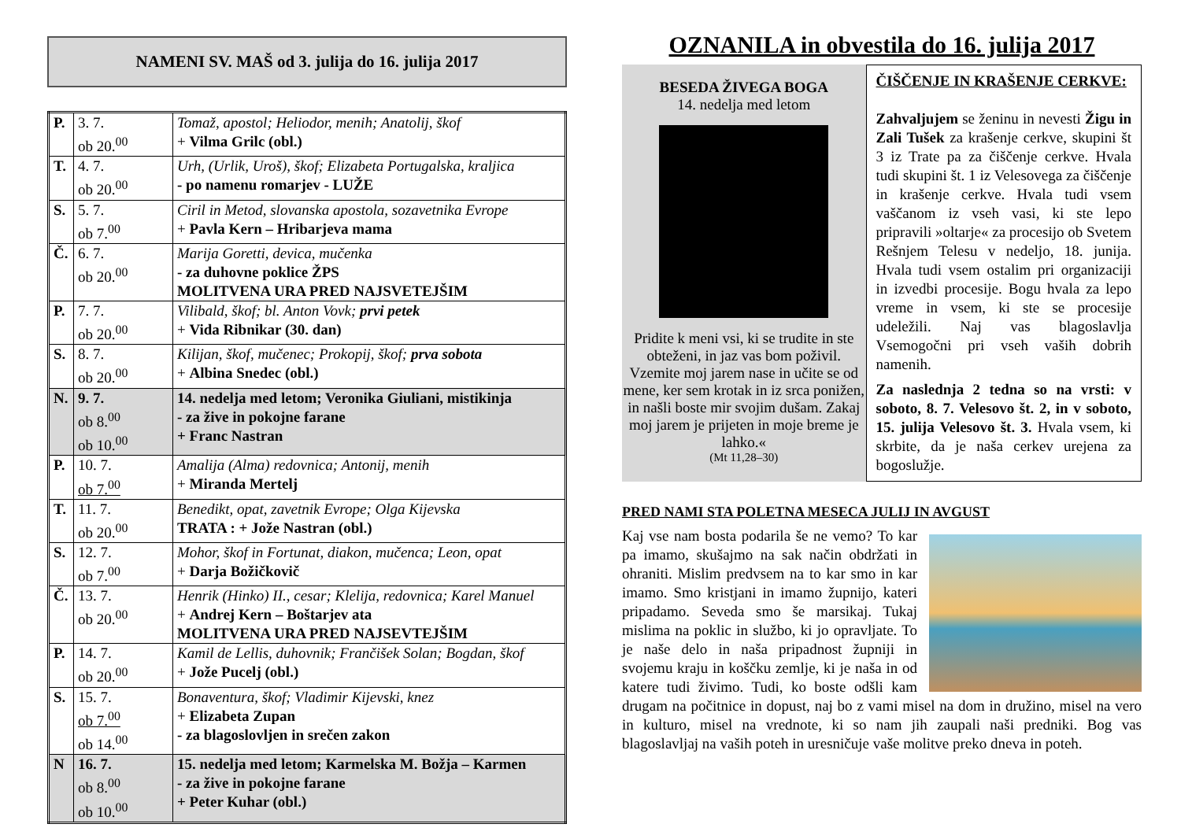NAMENI SV. MAŠ od 3. julija do 16. julija 2017
| P. | 3. 7. ob 20.<sup>00</sup> | Tomaž, apostol; Heliodor, menih; Anatolij, škof + Vilma Grilc (obl.) |
| T. | 4. 7. ob 20.<sup>00</sup> | Urh, (Urlik, Uroš), škof; Elizabeta Portugalska, kraljica - po namenu romarjev - LUŽE |
| S. | 5. 7. ob 7.<sup>00</sup> | Ciril in Metod, slovanska apostola, sozavetnika Evrope + Pavla Kern – Hribarjeva mama |
| Č. | 6. 7. ob 20.<sup>00</sup> | Marija Goretti, devica, mučenka - za duhovne poklice ŽPS MOLITVENA URA PRED NAJSVETEJŠIM |
| P. | 7. 7. ob 20.<sup>00</sup> | Vilibald, škof; bl. Anton Vovk; prvi petek + Vida Ribnikar (30. dan) |
| S. | 8. 7. ob 20.<sup>00</sup> | Kilijan, škof, mučenec; Prokopij, škof; prva sobota + Albina Snedec (obl.) |
| N. | 9. 7. ob 8.<sup>00</sup> ob 10.<sup>00</sup> | 14. nedelja med letom; Veronika Giuliani, mistikinja - za žive in pokojne farane + Franc Nastran |
| P. | 10. 7. ob 7.<sup>00</sup> | Amalija (Alma) redovnica; Antonij, menih + Miranda Mertelj |
| T. | 11. 7. ob 20.<sup>00</sup> | Benedikt, opat, zavetnik Evrope; Olga Kijevska TRATA : + Jože Nastran (obl.) |
| S. | 12. 7. ob 7.<sup>00</sup> | Mohor, škof in Fortunat, diakon, mučenca; Leon, opat + Darja Božičkovič |
| Č. | 13. 7. ob 20.<sup>00</sup> | Henrik (Hinko) II., cesar; Klelija, redovnica; Karel Manuel + Andrej Kern – Boštarjev ata MOLITVENA URA PRED NAJSEVTEJŠIM |
| P. | 14. 7. ob 20.<sup>00</sup> | Kamil de Lellis, duhovnik; Frančišek Solan; Bogdan, škof + Jože Pucelj (obl.) |
| S. | 15. 7. ob 7.<sup>00</sup> ob 14.<sup>00</sup> | Bonaventura, škof; Vladimir Kijevski, knez + Elizabeta Zupan - za blagoslovljen in srečen zakon |
| N | 16. 7. ob 8.<sup>00</sup> ob 10.<sup>00</sup> | 15. nedelja med letom; Karmelska M. Božja – Karmen - za žive in pokojne farane + Peter Kuhar (obl.) |
OZNANILA in obvestila do 16. julija 2017
BESEDA ŽIVEGA BOGA
14. nedelja med letom
Pridite k meni vsi, ki se trudite in ste obteženi, in jaz vas bom poživil. Vzemite moj jarem nase in učite se od mene, ker sem krotak in iz srca ponižen, in našli boste mir svojim dušam. Zakaj moj jarem je prijeten in moje breme je lahko.«
(Mt 11,28–30)
ČIŠČENJE IN KRAŠENJE CERKVE:
Zahvaljujem se ženinu in nevesti Žigu in Zali Tušek za krašenje cerkve, skupini št 3 iz Trate pa za čiščenje cerkve. Hvala tudi skupini št. 1 iz Velesovega za čiščenje in krašenje cerkve. Hvala tudi vsem vaščanom iz vseh vasi, ki ste lepo pripravili »oltarje« za procesijo ob Svetem Rešnjem Telesu v nedeljo, 18. junija. Hvala tudi vsem ostalim pri organizaciji in izvedbi procesije. Bogu hvala za lepo vreme in vsem, ki ste se procesije udeležili. Naj vas blagoslavlja Vsemogočni pri vseh vaših dobrih namenih.
Za naslednja 2 tedna so na vrsti: v soboto, 8. 7. Velesovo št. 2, in v soboto, 15. julija Velesovo št. 3. Hvala vsem, ki skrbite, da je naša cerkev urejena za bogoslužje.
PRED NAMI STA POLETNA MESECA JULIJ IN AVGUST
Kaj vse nam bosta podarila še ne vemo? To kar pa imamo, skušajmo na sak način obdržati in ohraniti. Mislim predvsem na to kar smo in kar imamo. Smo kristjani in imamo župnijo, kateri pripadamo. Seveda smo še marsikaj. Tukaj mislima na poklic in službo, ki jo opravljate. To je naše delo in naša pripadnost župniji in svojemu kraju in koščku zemlje, ki je naša in od katere tudi živimo. Tudi, ko boste odšli kam drugam na počitnice in dopust, naj bo z vami misel na dom in družino, misel na vero in kulturo, misel na vrednote, ki so nam jih zaupali naši predniki. Bog vas blagoslavljaj na vaših poteh in uresničuje vaše molitve preko dneva in poteh.